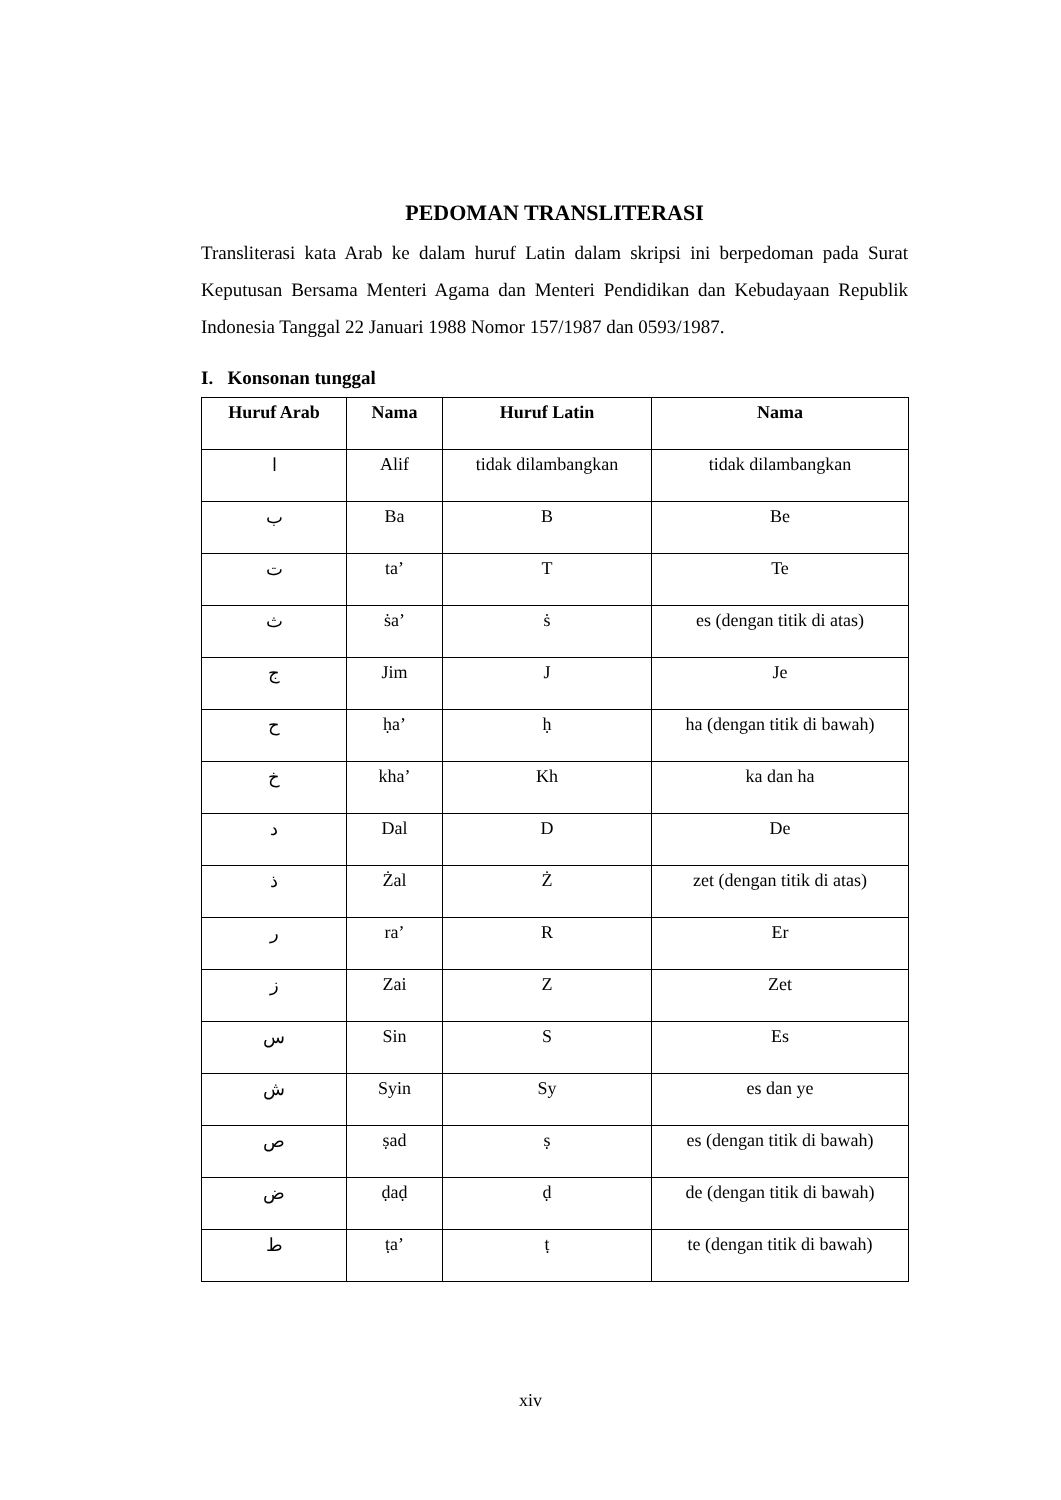PEDOMAN TRANSLITERASI
Transliterasi kata Arab ke dalam huruf Latin dalam skripsi ini berpedoman pada Surat Keputusan Bersama Menteri Agama dan Menteri Pendidikan dan Kebudayaan Republik Indonesia Tanggal 22 Januari 1988 Nomor 157/1987 dan 0593/1987.
I. Konsonan tunggal
| Huruf Arab | Nama | Huruf Latin | Nama |
| --- | --- | --- | --- |
| ا | Alif | tidak dilambangkan | tidak dilambangkan |
| ب | Ba | B | Be |
| ت | ta’ | T | Te |
| ث | ṡa’ | ṡ | es (dengan titik di atas) |
| ج | Jim | J | Je |
| ح | ḥa’ | ḥ | ha (dengan titik di bawah) |
| خ | kha’ | Kh | ka dan ha |
| د | Dal | D | De |
| ذ | Żal | Ż | zet (dengan titik di atas) |
| ر | ra’ | R | Er |
| ز | Zai | Z | Zet |
| س | Sin | S | Es |
| ش | Syin | Sy | es dan ye |
| ص | ṣad | ṣ | es (dengan titik di bawah) |
| ض | ḍaḍ | ḍ | de (dengan titik di bawah) |
| ط | ṭa’ | ṭ | te (dengan titik di bawah) |
xiv